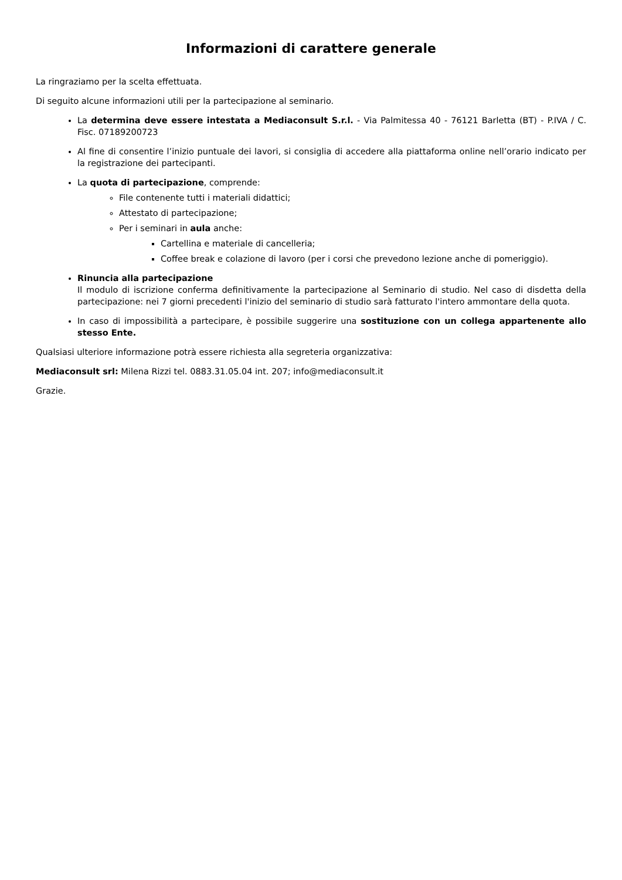Informazioni di carattere generale
La ringraziamo per la scelta effettuata.
Di seguito alcune informazioni utili per la partecipazione al seminario.
La determina deve essere intestata a Mediaconsult S.r.l. - Via Palmitessa 40 - 76121 Barletta (BT) - P.IVA / C. Fisc. 07189200723
Al fine di consentire l’inizio puntuale dei lavori, si consiglia di accedere alla piattaforma online nell’orario indicato per la registrazione dei partecipanti.
La quota di partecipazione, comprende:
File contenente tutti i materiali didattici;
Attestato di partecipazione;
Per i seminari in aula anche:
Cartellina e materiale di cancelleria;
Coffee break e colazione di lavoro (per i corsi che prevedono lezione anche di pomeriggio).
Rinuncia alla partecipazione
Il modulo di iscrizione conferma definitivamente la partecipazione al Seminario di studio. Nel caso di disdetta della partecipazione: nei 7 giorni precedenti l'inizio del seminario di studio sarà fatturato l'intero ammontare della quota.
In caso di impossibilità a partecipare, è possibile suggerire una sostituzione con un collega appartenente allo stesso Ente.
Qualsiasi ulteriore informazione potrà essere richiesta alla segreteria organizzativa:
Mediaconsult srl: Milena Rizzi tel. 0883.31.05.04 int. 207; info@mediaconsult.it
Grazie.